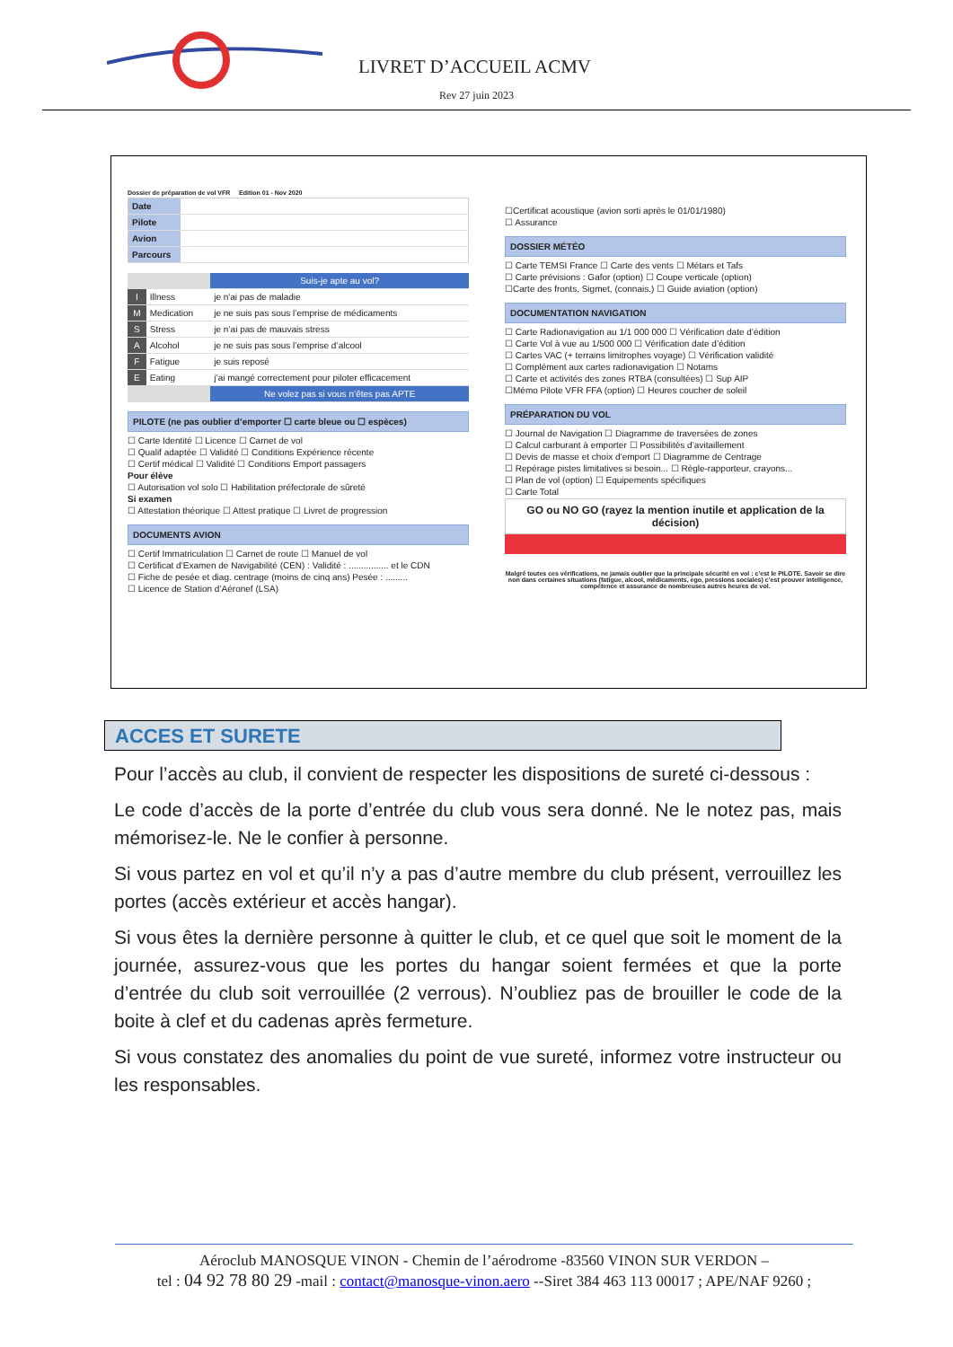LIVRET D’ACCUEIL ACMV
Rev 27 juin 2023
Dossier de préparation de vol VFR Edition 01 - Nov 2020
| Date | |
| Pilote | |
| Avion | |
| Parcours | |
| | | Suis-je apte au vol? |
| I | Illness | je n'ai pas de maladie |
| M | Medication | je ne suis pas sous l’emprise de médicaments |
| S | Stress | je n’ai pas de mauvais stress |
| A | Alcohol | je ne suis pas sous l’emprise d’alcool |
| F | Fatigue | je suis reposé |
| E | Eating | j’ai mangé correctement pour piloter efficacement |
| | | Ne volez pas si vous n’êtes pas APTE |
PILOTE (ne pas oublier d’emporter ☐ carte bleue ou ☐ espèces)
☐ Carte Identité ☐ Licence ☐ Carnet de vol
☐ Qualif adaptée ☐ Validité ☐ Conditions Expérience récente
☐ Certif médical ☐ Validité ☐ Conditions Emport passagers
Pour élève
☐ Autorisation vol solo ☐ Habilitation préfectorale de sûreté
Si examen
☐ Attestation théorique ☐ Attest pratique ☐ Livret de progression
DOCUMENTS AVION
☐ Certif Immatriculation ☐ Carnet de route ☐ Manuel de vol
☐ Certificat d’Examen de Navigabilité (CEN) : Validité : ................ et le CDN
☐ Fiche de pesée et diag. centrage (moins de cinq ans) Pesée : .........
☐ Licence de Station d’Aéronef (LSA)
☐Certificat acoustique (avion sorti après le 01/01/1980)
☐ Assurance
DOSSIER MÉTÉO
☐ Carte TEMSI France ☐ Carte des vents ☐ Métars et Tafs
☐ Carte prévisions : Gafor (option) ☐ Coupe verticale (option)
☐Carte des fronts, Sigmet, (connais.) ☐ Guide aviation (option)
DOCUMENTATION NAVIGATION
☐ Carte Radionavigation au 1/1 000 000 ☐ Vérification date d’édition
☐ Carte Vol à vue au 1/500 000 ☐ Vérification date d’édition
☐ Cartes VAC (+ terrains limitrophes voyage) ☐ Vérification validité
☐ Complément aux cartes radionavigation ☐ Notams
☐ Carte et activités des zones RTBA (consultées) ☐ Sup AIP
☐Mémo Pilote VFR FFA (option) ☐ Heures coucher de soleil
PRÉPARATION DU VOL
☐ Journal de Navigation ☐ Diagramme de traversées de zones
☐ Calcul carburant à emporter ☐ Possibilités d’avitaillement
☐ Devis de masse et choix d’emport ☐ Diagramme de Centrage
☐ Repérage pistes limitatives si besoin... ☐ Règle-rapporteur, crayons...
☐ Plan de vol (option) ☐ Equipements spécifiques
☐ Carte Total
GO ou NO GO (rayez la mention inutile et application de la décision)
Malgré toutes ces vérifications, ne jamais oublier que la principale sécurité en vol : c’est le PILOTE. Savoir se dire non dans certaines situations (fatigue, alcool, médicaments, ego, pressions sociales) c’est prouver intelligence, compétence et assurance de nombreuses autres heures de vol.
ACCES ET SURETE
Pour l’accès au club, il convient de respecter les dispositions de sureté ci-dessous :
Le code d’accès de la porte d’entrée du club vous sera donné. Ne le notez pas, mais mémorisez-le. Ne le confier à personne.
Si vous partez en vol et qu’il n’y a pas d’autre membre du club présent, verrouillez les portes (accès extérieur et accès hangar).
Si vous êtes la dernière personne à quitter le club, et ce quel que soit le moment de la journée, assurez-vous que les portes du hangar soient fermées et que la porte d’entrée du club soit verrouillée (2 verrous). N’oubliez pas de brouiller le code de la boite à clef et du cadenas après fermeture.
Si vous constatez des anomalies du point de vue sureté, informez votre instructeur ou les responsables.
Aéroclub MANOSQUE VINON - Chemin de l’aérodrome -83560 VINON SUR VERDON –
tel : 04 92 78 80 29 -mail : contact@manosque-vinon.aero --Siret 384 463 113 00017 ; APE/NAF 9260 ;